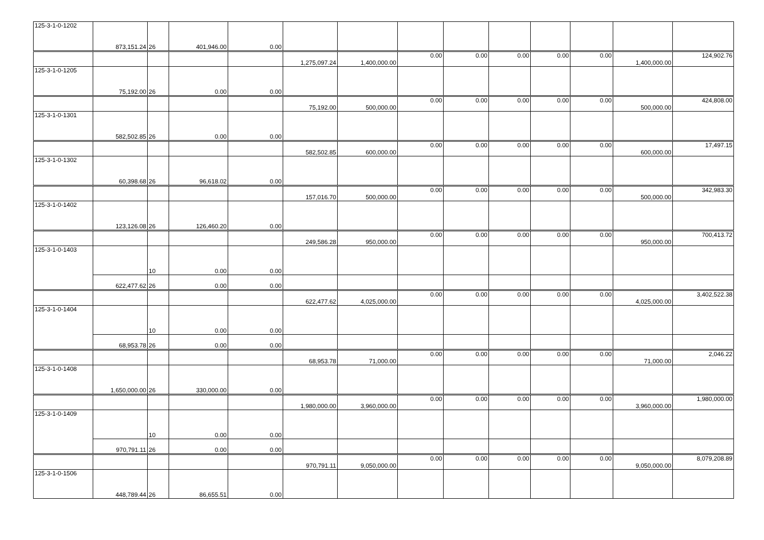| 125-3-1-0-1202 | 873,151.24 | 26 | 401,946.00 | 0.00 | | | | | | | | | |
| | | | | | 1,275,097.24 | 1,400,000.00 | 0.00 | 0.00 | 0.00 | 0.00 | 0.00 | 1,400,000.00 | 124,902.76 |
| 125-3-1-0-1205 | 75,192.00 | 26 | 0.00 | 0.00 | | | | | | | | | |
| | | | | | 75,192.00 | 500,000.00 | 0.00 | 0.00 | 0.00 | 0.00 | 0.00 | 500,000.00 | 424,808.00 |
| 125-3-1-0-1301 | 582,502.85 | 26 | 0.00 | 0.00 | | | | | | | | | |
| | | | | | 582,502.85 | 600,000.00 | 0.00 | 0.00 | 0.00 | 0.00 | 0.00 | 600,000.00 | 17,497.15 |
| 125-3-1-0-1302 | 60,398.68 | 26 | 96,618.02 | 0.00 | | | | | | | | | |
| | | | | | 157,016.70 | 500,000.00 | 0.00 | 0.00 | 0.00 | 0.00 | 0.00 | 500,000.00 | 342,983.30 |
| 125-3-1-0-1402 | 123,126.08 | 26 | 126,460.20 | 0.00 | | | | | | | | | |
| | | | | | 249,586.28 | 950,000.00 | 0.00 | 0.00 | 0.00 | 0.00 | 0.00 | 950,000.00 | 700,413.72 |
| 125-3-1-0-1403 | | 10 | 0.00 | 0.00 | | | | | | | | | |
| | 622,477.62 | 26 | 0.00 | 0.00 | | | | | | | | | |
| | | | | | 622,477.62 | 4,025,000.00 | 0.00 | 0.00 | 0.00 | 0.00 | 0.00 | 4,025,000.00 | 3,402,522.38 |
| 125-3-1-0-1404 | | 10 | 0.00 | 0.00 | | | | | | | | | |
| | 68,953.78 | 26 | 0.00 | 0.00 | | | | | | | | | |
| | | | | | 68,953.78 | 71,000.00 | 0.00 | 0.00 | 0.00 | 0.00 | 0.00 | 71,000.00 | 2,046.22 |
| 125-3-1-0-1408 | 1,650,000.00 | 26 | 330,000.00 | 0.00 | | | | | | | | | |
| | | | | | 1,980,000.00 | 3,960,000.00 | 0.00 | 0.00 | 0.00 | 0.00 | 0.00 | 3,960,000.00 | 1,980,000.00 |
| 125-3-1-0-1409 | | 10 | 0.00 | 0.00 | | | | | | | | | |
| | 970,791.11 | 26 | 0.00 | 0.00 | | | | | | | | | |
| | | | | | 970,791.11 | 9,050,000.00 | 0.00 | 0.00 | 0.00 | 0.00 | 0.00 | 9,050,000.00 | 8,079,208.89 |
| 125-3-1-0-1506 | 448,789.44 | 26 | 86,655.51 | 0.00 | | | | | | | | | |